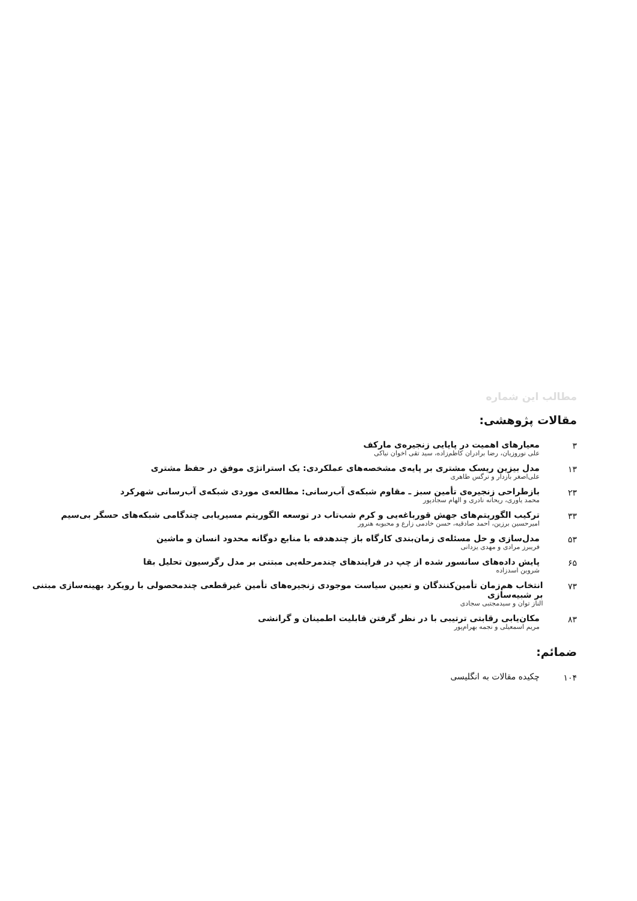مطالب این شماره
مقالات پژوهشی:
۳ معیارهای اهمیت در پایایی زنجیره‌ی مارکف
علی نوروزیان، رضا برادران کاظم‌زاده، سید تقی اخوان نیاکی
۱۳ مدل بیزین ریسک مشتری بر پایه‌ی مشخصه‌های عملکردی: یک استراتژی موفق در حفظ مشتری
علی‌اصغر بازدار و نرگس طاهری
۲۳ بازطراحی زنجیره‌ی تأمین سبز ـ مقاوم شبکه‌ی آب‌رسانی: مطالعه‌ی موردی شبکه‌ی آب‌رسانی شهرکرد
محمد یاوری، ریحانه نادری و الهام سجادپور
۳۳ ترکیب الگوریتم‌های جهش قورباغه‌یی و کرم شب‌تاب در توسعه الگوریتم مسیریابی چندگامی شبکه‌های حسگر بی‌سیم
امیرحسین برزین، احمد صادقیه، حسن خادمی زارع و محبوبه هنرور
۵۳ مدل‌سازی و حل مسئله‌ی زمان‌بندی کارگاه باز چندهدفه با منابع دوگانه محدود انسان و ماشین
فریبرز مرادی و مهدی یزدانی
۶۵ پایش داده‌های سانسور شده از چپ در فرایندهای چندمرحله‌یی مبتنی بر مدل رگرسیون تحلیل بقا
شروین اسدزاده
۷۳ انتخاب هم‌زمان تأمین‌کنندگان و تعیین سیاست موجودی زنجیره‌های تأمین غیرقطعی چندمحصولی با رویکرد بهینه‌سازی مبتنی بر شبیه‌سازی
الناز توان و سیدمجتبی سجادی
۸۳ مکان‌یابی رقابتی ترتیبی با در نظر گرفتن قابلیت اطمینان و گرانشی
مریم اسمعیلی و نجمه بهرام‌پور
ضمائم:
۱۰۴ چکیده مقالات به انگلیسی